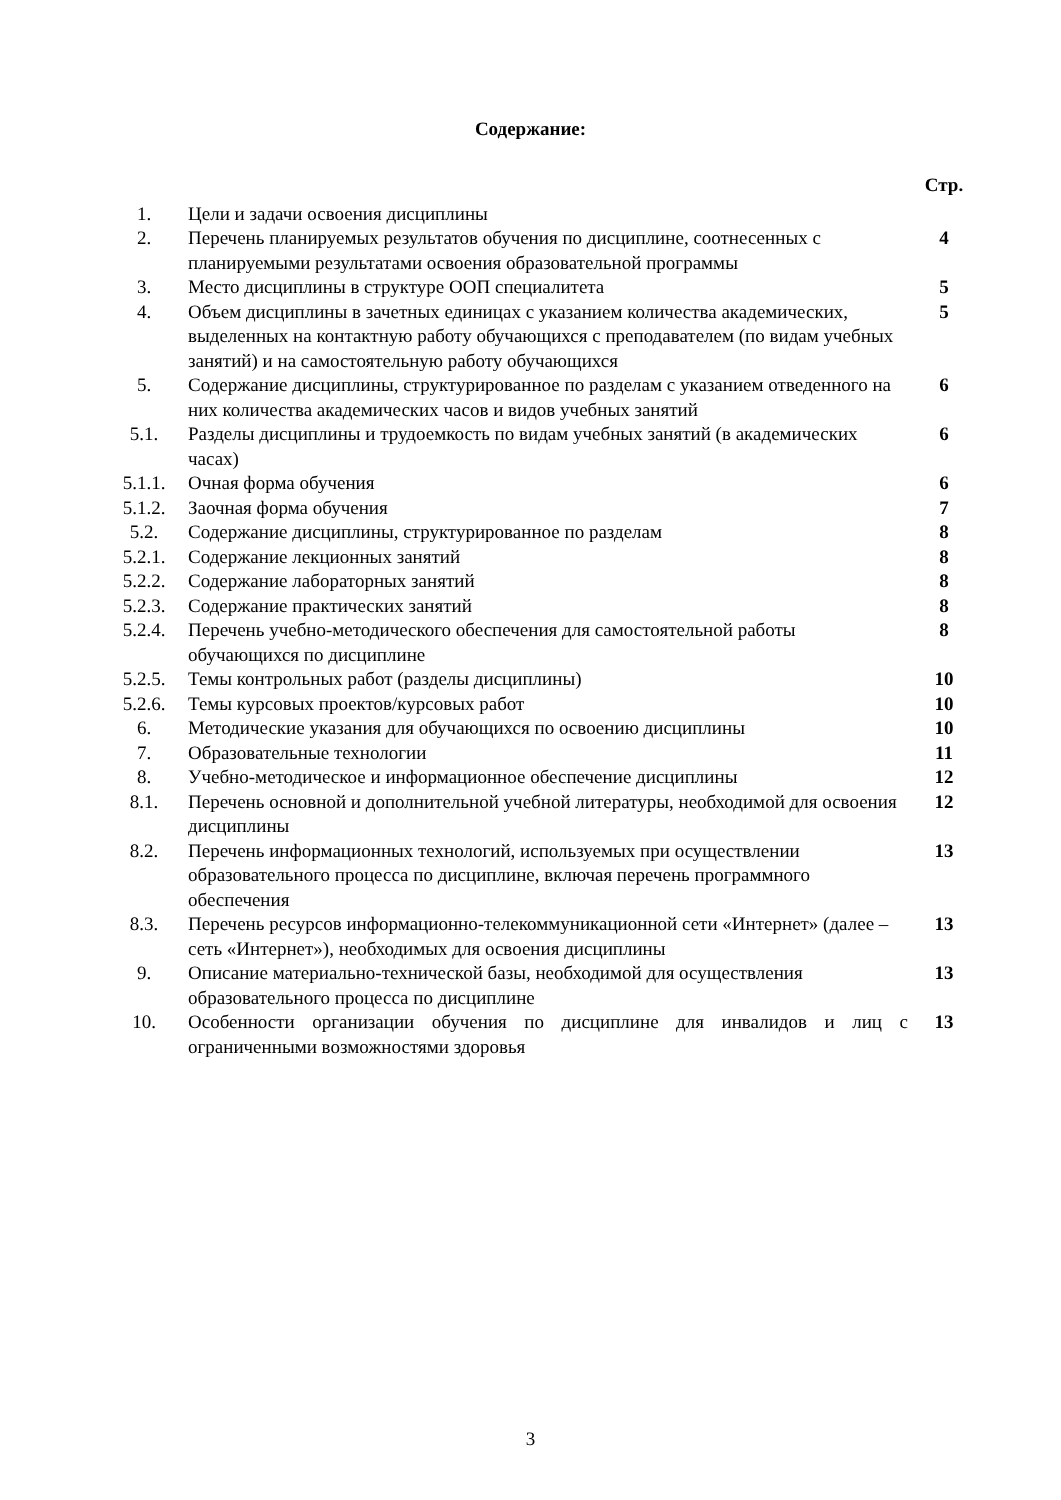Содержание:
| | | Стр. |
| 1. | Цели и задачи освоения дисциплины | |
| 2. | Перечень планируемых результатов обучения по дисциплине, соотнесенных с планируемыми результатами освоения образовательной программы | 4 |
| 3. | Место дисциплины в структуре ООП специалитета | 5 |
| 4. | Объем дисциплины в зачетных единицах с указанием количества академических, выделенных на контактную работу обучающихся с преподавателем (по видам учебных занятий) и на самостоятельную работу обучающихся | 5 |
| 5. | Содержание дисциплины, структурированное по разделам с указанием отведенного на них количества академических часов и видов учебных занятий | 6 |
| 5.1. | Разделы дисциплины и трудоемкость по видам учебных занятий (в академических часах) | 6 |
| 5.1.1. | Очная форма обучения | 6 |
| 5.1.2. | Заочная форма обучения | 7 |
| 5.2. | Содержание дисциплины, структурированное по разделам | 8 |
| 5.2.1. | Содержание лекционных занятий | 8 |
| 5.2.2. | Содержание лабораторных занятий | 8 |
| 5.2.3. | Содержание практических занятий | 8 |
| 5.2.4. | Перечень учебно-методического обеспечения для самостоятельной работы обучающихся по дисциплине | 8 |
| 5.2.5. | Темы контрольных работ (разделы дисциплины) | 10 |
| 5.2.6. | Темы курсовых проектов/курсовых работ | 10 |
| 6. | Методические указания для обучающихся по освоению дисциплины | 10 |
| 7. | Образовательные технологии | 11 |
| 8. | Учебно-методическое и информационное обеспечение дисциплины | 12 |
| 8.1. | Перечень основной и дополнительной учебной литературы, необходимой для освоения дисциплины | 12 |
| 8.2. | Перечень информационных технологий, используемых при осуществлении образовательного процесса по дисциплине, включая перечень программного обеспечения | 13 |
| 8.3. | Перечень ресурсов информационно-телекоммуникационной сети «Интернет» (далее – сеть «Интернет»), необходимых для освоения дисциплины | 13 |
| 9. | Описание материально-технической базы, необходимой для осуществления образовательного процесса по дисциплине | 13 |
| 10. | Особенности организации обучения по дисциплине для инвалидов и лиц с ограниченными возможностями здоровья | 13 |
3